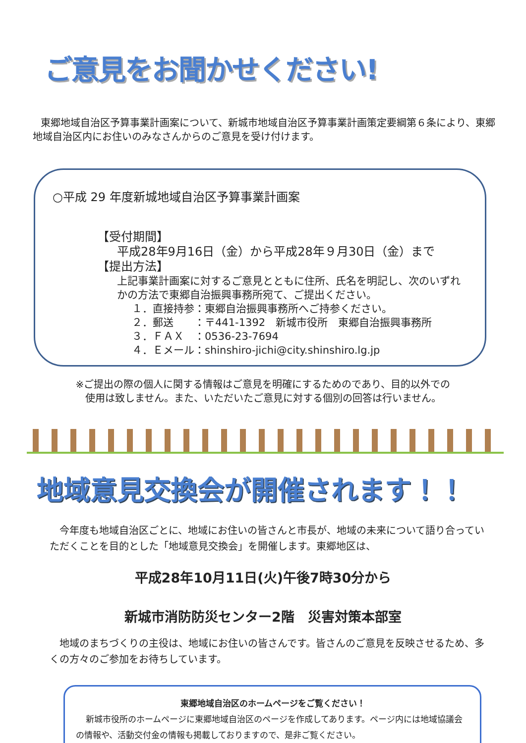ご意見をお聞かせください!
東郷地域自治区予算事業計画案について、新城市地域自治区予算事業計画策定要綱第６条により、東郷地域自治区内にお住いのみなさんからのご意見を受け付けます。
○平成 29 年度新城地域自治区予算事業計画案
【受付期間】
平成28年9月16日（金）から平成28年９月30日（金）まで
【提出方法】
上記事業計画案に対するご意見とともに住所、氏名を明記し、次のいずれかの方法で東郷自治振興事務所宛て、ご提出ください。
１．直接持参：東郷自治振興事務所へご持参ください。
２．郵送　　：〒441-1392　新城市役所　東郷自治振興事務所
３．ＦＡＸ　：0536-23-7694
４．Ｅメール：shinshiro-jichi@city.shinshiro.lg.jp
※ご提出の際の個人に関する情報はご意見を明確にするためのであり、目的以外での
使用は致しません。また、いただいたご意見に対する個別の回答は行いません。
地域意見交換会が開催されます！！
今年度も地域自治区ごとに、地域にお住いの皆さんと市長が、地域の未来について語り合っていただくことを目的とした「地域意見交換会」を開催します。東郷地区は、
平成28年10月11日(火)午後7時30分から
新城市消防防災センター2階　災害対策本部室
地域のまちづくりの主役は、地域にお住いの皆さんです。皆さんのご意見を反映させるため、多くの方々のご参加をお待ちしています。
東郷地域自治区のホームページをご覧ください！
新城市役所のホームページに東郷地域自治区のページを作成してあります。ページ内には地域協議会の情報や、活動交付金の情報も掲載しておりますので、是非ご覧ください。